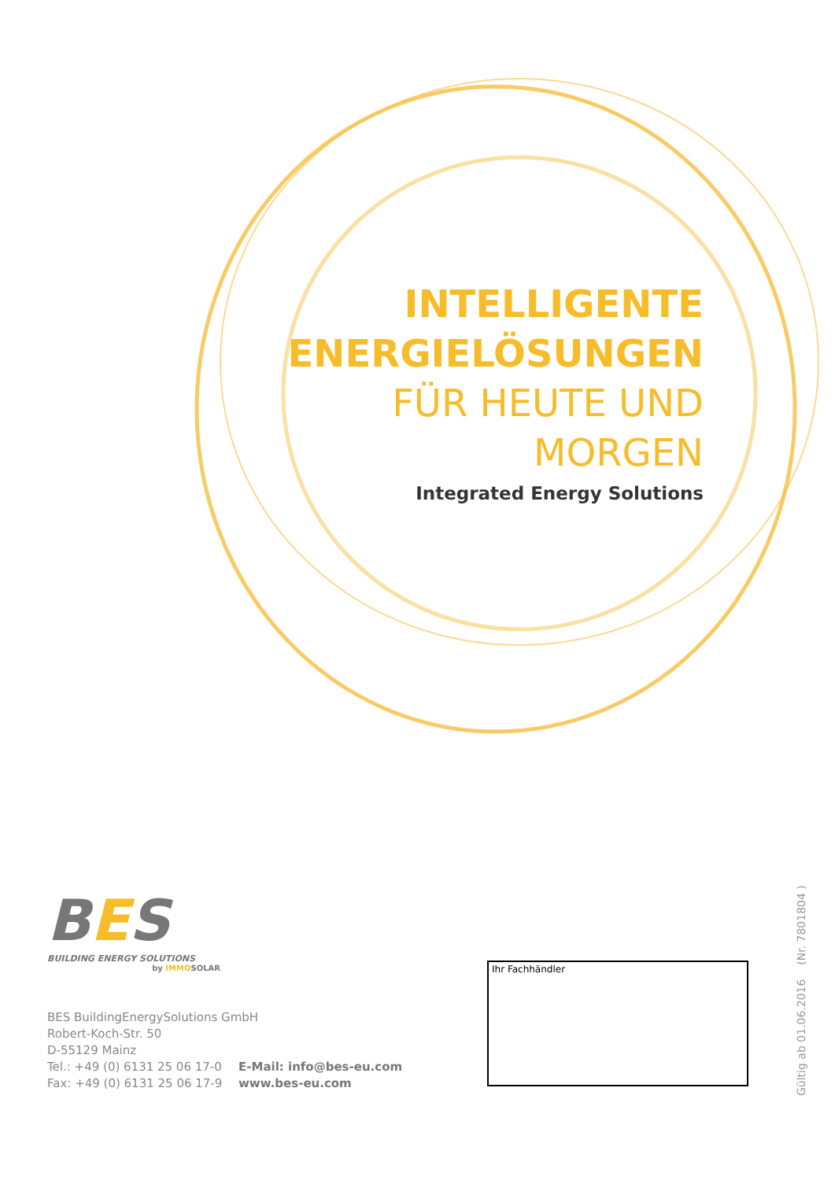INTELLIGENTE
ENERGIELÖSUNGEN
FÜR HEUTE UND
MORGEN
Integrated Energy Solutions
BES
BUILDING ENERGY SOLUTIONS
by IMMOSOLAR
BES BuildingEnergySolutions GmbH
Robert-Koch-Str. 50
D-55129 Mainz
Tel.: +49 (0) 6131 25 06 17-0
Fax: +49 (0) 6131 25 06 17-9
E-Mail: info@bes-eu.com
www.bes-eu.com
Ihr Fachhändler
Gültig ab 01.06.2016 (Nr. 7801804 )